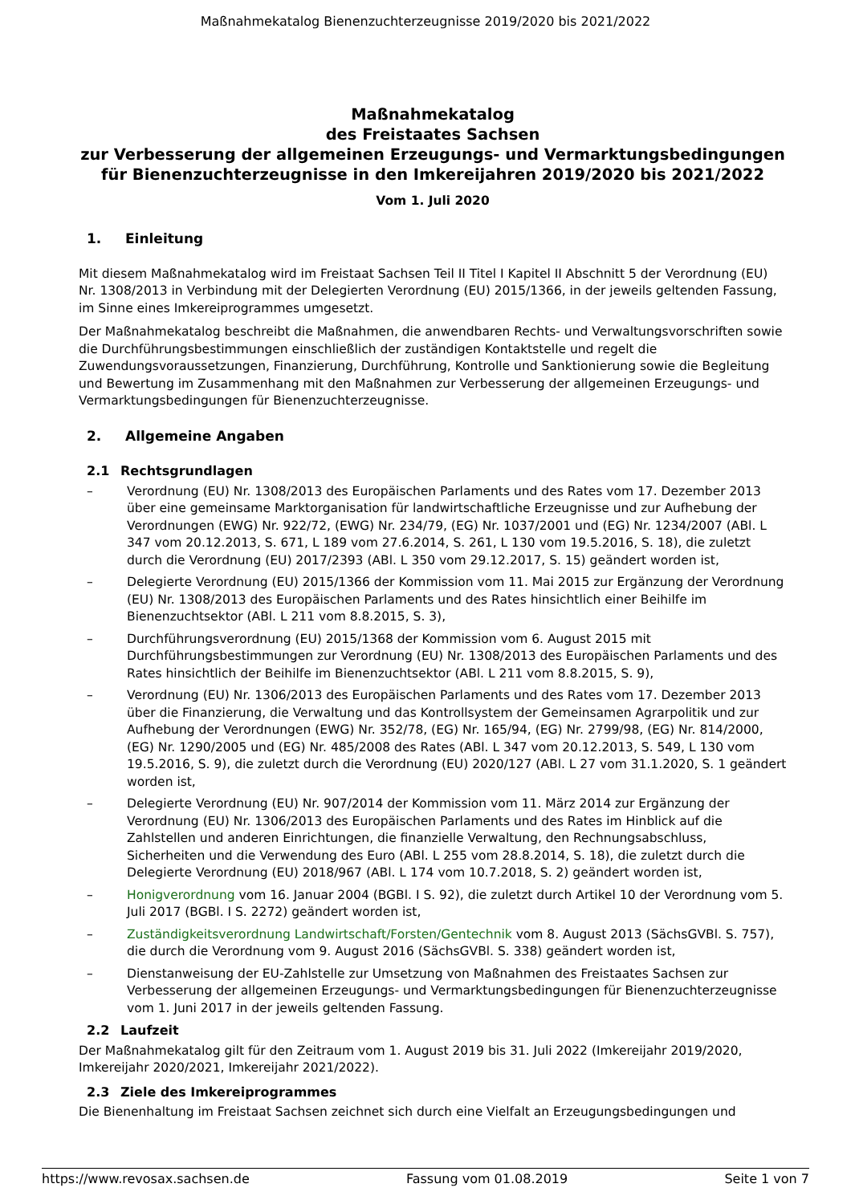Maßnahmekatalog Bienenzuchterzeugnisse 2019/2020 bis 2021/2022
Maßnahmekatalog
des Freistaates Sachsen
zur Verbesserung der allgemeinen Erzeugungs- und Vermarktungsbedingungen für Bienenzuchterzeugnisse in den Imkereijahren 2019/2020 bis 2021/2022
Vom 1. Juli 2020
1. Einleitung
Mit diesem Maßnahmekatalog wird im Freistaat Sachsen Teil II Titel I Kapitel II Abschnitt 5 der Verordnung (EU) Nr. 1308/2013 in Verbindung mit der Delegierten Verordnung (EU) 2015/1366, in der jeweils geltenden Fassung, im Sinne eines Imkereiprogrammes umgesetzt.
Der Maßnahmekatalog beschreibt die Maßnahmen, die anwendbaren Rechts- und Verwaltungsvorschriften sowie die Durchführungsbestimmungen einschließlich der zuständigen Kontaktstelle und regelt die Zuwendungsvoraussetzungen, Finanzierung, Durchführung, Kontrolle und Sanktionierung sowie die Begleitung und Bewertung im Zusammenhang mit den Maßnahmen zur Verbesserung der allgemeinen Erzeugungs- und Vermarktungsbedingungen für Bienenzuchterzeugnisse.
2. Allgemeine Angaben
2.1 Rechtsgrundlagen
– Verordnung (EU) Nr. 1308/2013 des Europäischen Parlaments und des Rates vom 17. Dezember 2013 über eine gemeinsame Marktorganisation für landwirtschaftliche Erzeugnisse und zur Aufhebung der Verordnungen (EWG) Nr. 922/72, (EWG) Nr. 234/79, (EG) Nr. 1037/2001 und (EG) Nr. 1234/2007 (ABl. L 347 vom 20.12.2013, S. 671, L 189 vom 27.6.2014, S. 261, L 130 vom 19.5.2016, S. 18), die zuletzt durch die Verordnung (EU) 2017/2393 (ABl. L 350 vom 29.12.2017, S. 15) geändert worden ist,
– Delegierte Verordnung (EU) 2015/1366 der Kommission vom 11. Mai 2015 zur Ergänzung der Verordnung (EU) Nr. 1308/2013 des Europäischen Parlaments und des Rates hinsichtlich einer Beihilfe im Bienenzuchtsektor (ABl. L 211 vom 8.8.2015, S. 3),
– Durchführungsverordnung (EU) 2015/1368 der Kommission vom 6. August 2015 mit Durchführungsbestimmungen zur Verordnung (EU) Nr. 1308/2013 des Europäischen Parlaments und des Rates hinsichtlich der Beihilfe im Bienenzuchtsektor (ABl. L 211 vom 8.8.2015, S. 9),
– Verordnung (EU) Nr. 1306/2013 des Europäischen Parlaments und des Rates vom 17. Dezember 2013 über die Finanzierung, die Verwaltung und das Kontrollsystem der Gemeinsamen Agrarpolitik und zur Aufhebung der Verordnungen (EWG) Nr. 352/78, (EG) Nr. 165/94, (EG) Nr. 2799/98, (EG) Nr. 814/2000, (EG) Nr. 1290/2005 und (EG) Nr. 485/2008 des Rates (ABl. L 347 vom 20.12.2013, S. 549, L 130 vom 19.5.2016, S. 9), die zuletzt durch die Verordnung (EU) 2020/127 (ABl. L 27 vom 31.1.2020, S. 1 geändert worden ist,
– Delegierte Verordnung (EU) Nr. 907/2014 der Kommission vom 11. März 2014 zur Ergänzung der Verordnung (EU) Nr. 1306/2013 des Europäischen Parlaments und des Rates im Hinblick auf die Zahlstellen und anderen Einrichtungen, die finanzielle Verwaltung, den Rechnungsabschluss, Sicherheiten und die Verwendung des Euro (ABl. L 255 vom 28.8.2014, S. 18), die zuletzt durch die Delegierte Verordnung (EU) 2018/967 (ABl. L 174 vom 10.7.2018, S. 2) geändert worden ist,
– Honigverordnung vom 16. Januar 2004 (BGBl. I S. 92), die zuletzt durch Artikel 10 der Verordnung vom 5. Juli 2017 (BGBl. I S. 2272) geändert worden ist,
– Zuständigkeitsverordnung Landwirtschaft/Forsten/Gentechnik vom 8. August 2013 (SächsGVBl. S. 757), die durch die Verordnung vom 9. August 2016 (SächsGVBl. S. 338) geändert worden ist,
– Dienstanweisung der EU-Zahlstelle zur Umsetzung von Maßnahmen des Freistaates Sachsen zur Verbesserung der allgemeinen Erzeugungs- und Vermarktungsbedingungen für Bienenzuchterzeugnisse vom 1. Juni 2017 in der jeweils geltenden Fassung.
2.2 Laufzeit
Der Maßnahmekatalog gilt für den Zeitraum vom 1. August 2019 bis 31. Juli 2022 (Imkereijahr 2019/2020, Imkereijahr 2020/2021, Imkereijahr 2021/2022).
2.3 Ziele des Imkereiprogrammes
Die Bienenhaltung im Freistaat Sachsen zeichnet sich durch eine Vielfalt an Erzeugungsbedingungen und
https://www.revosax.sachsen.de Fassung vom 01.08.2019 Seite 1 von 7